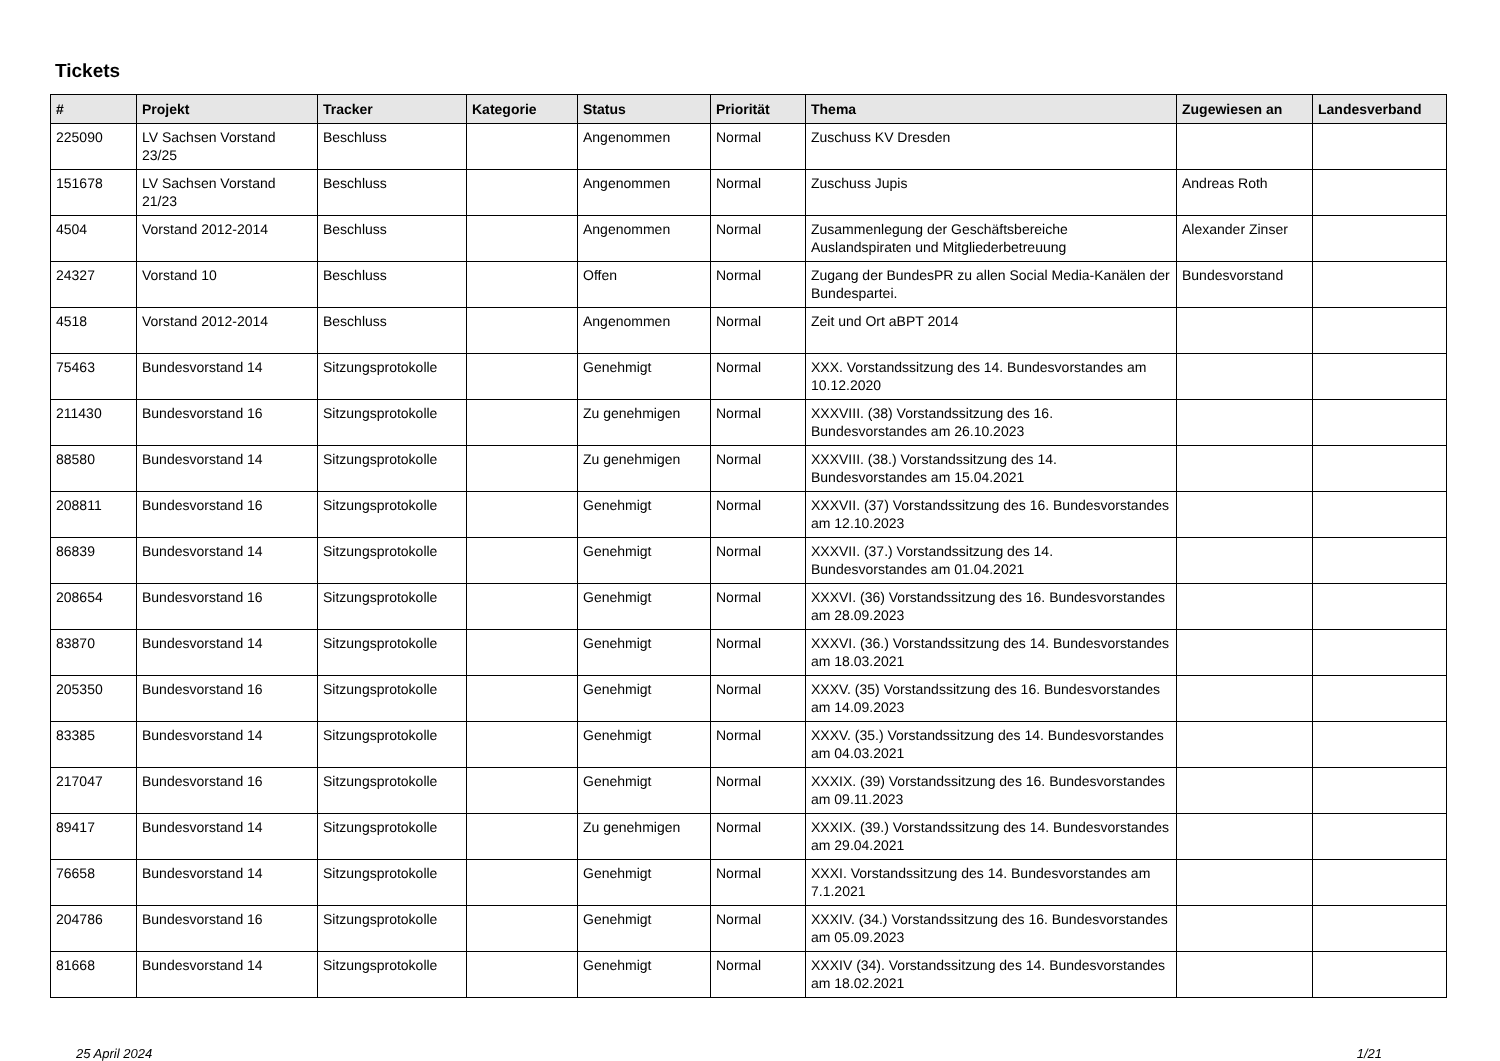Tickets
| # | Projekt | Tracker | Kategorie | Status | Priorität | Thema | Zugewiesen an | Landesverband |
| --- | --- | --- | --- | --- | --- | --- | --- | --- |
| 225090 | LV Sachsen Vorstand 23/25 | Beschluss | | Angenommen | Normal | Zuschuss KV Dresden | | |
| 151678 | LV Sachsen Vorstand 21/23 | Beschluss | | Angenommen | Normal | Zuschuss Jupis | Andreas Roth | |
| 4504 | Vorstand 2012-2014 | Beschluss | | Angenommen | Normal | Zusammenlegung der Geschäftsbereiche Auslandspiraten und Mitgliederbetreuung | Alexander Zinser | |
| 24327 | Vorstand 10 | Beschluss | | Offen | Normal | Zugang der BundesPR zu allen Social Media-Kanälen der Bundespartei. | Bundesvorstand | |
| 4518 | Vorstand 2012-2014 | Beschluss | | Angenommen | Normal | Zeit und Ort aBPT 2014 | | |
| 75463 | Bundesvorstand 14 | Sitzungsprotokolle | | Genehmigt | Normal | XXX. Vorstandssitzung des 14. Bundesvorstandes am 10.12.2020 | | |
| 211430 | Bundesvorstand 16 | Sitzungsprotokolle | | Zu genehmigen | Normal | XXXVIII. (38) Vorstandssitzung des 16. Bundesvorstandes am 26.10.2023 | | |
| 88580 | Bundesvorstand 14 | Sitzungsprotokolle | | Zu genehmigen | Normal | XXXVIII. (38.) Vorstandssitzung des 14. Bundesvorstandes am 15.04.2021 | | |
| 208811 | Bundesvorstand 16 | Sitzungsprotokolle | | Genehmigt | Normal | XXXVII. (37) Vorstandssitzung des 16. Bundesvorstandes am 12.10.2023 | | |
| 86839 | Bundesvorstand 14 | Sitzungsprotokolle | | Genehmigt | Normal | XXXVII. (37.) Vorstandssitzung des 14. Bundesvorstandes am 01.04.2021 | | |
| 208654 | Bundesvorstand 16 | Sitzungsprotokolle | | Genehmigt | Normal | XXXVI. (36) Vorstandssitzung des 16. Bundesvorstandes am 28.09.2023 | | |
| 83870 | Bundesvorstand 14 | Sitzungsprotokolle | | Genehmigt | Normal | XXXVI. (36.) Vorstandssitzung des 14. Bundesvorstandes am 18.03.2021 | | |
| 205350 | Bundesvorstand 16 | Sitzungsprotokolle | | Genehmigt | Normal | XXXV. (35) Vorstandssitzung des 16. Bundesvorstandes am 14.09.2023 | | |
| 83385 | Bundesvorstand 14 | Sitzungsprotokolle | | Genehmigt | Normal | XXXV. (35.) Vorstandssitzung des 14. Bundesvorstandes am 04.03.2021 | | |
| 217047 | Bundesvorstand 16 | Sitzungsprotokolle | | Genehmigt | Normal | XXXIX. (39) Vorstandssitzung des 16. Bundesvorstandes am 09.11.2023 | | |
| 89417 | Bundesvorstand 14 | Sitzungsprotokolle | | Zu genehmigen | Normal | XXXIX. (39.) Vorstandssitzung des 14. Bundesvorstandes am 29.04.2021 | | |
| 76658 | Bundesvorstand 14 | Sitzungsprotokolle | | Genehmigt | Normal | XXXI. Vorstandssitzung des 14. Bundesvorstandes am 7.1.2021 | | |
| 204786 | Bundesvorstand 16 | Sitzungsprotokolle | | Genehmigt | Normal | XXXIV. (34.) Vorstandssitzung des 16. Bundesvorstandes am 05.09.2023 | | |
| 81668 | Bundesvorstand 14 | Sitzungsprotokolle | | Genehmigt | Normal | XXXIV (34). Vorstandssitzung des 14. Bundesvorstandes am 18.02.2021 | | |
25 April 2024 1/21